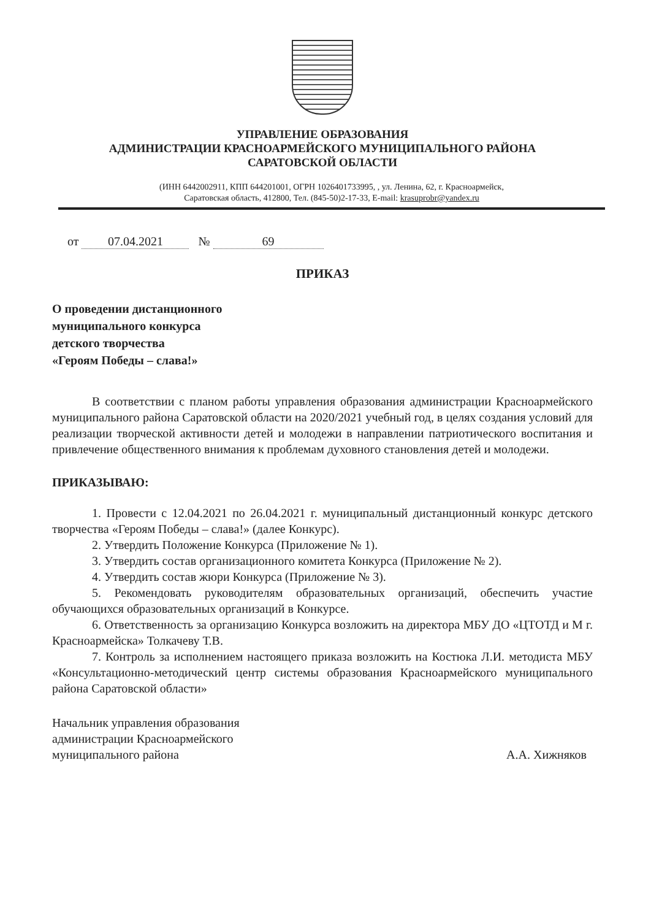УПРАВЛЕНИЕ ОБРАЗОВАНИЯ
АДМИНИСТРАЦИИ КРАСНОАРМЕЙСКОГО МУНИЦИПАЛЬНОГО РАЙОНА
САРАТОВСКОЙ ОБЛАСТИ
(ИНН 6442002911, КПП 644201001, ОГРН 1026401733995, , ул. Ленина, 62, г. Красноармейск,
Саратовская область, 412800, Тел. (845-50)2-17-33, E-mail: krasuprobr@yandex.ru
от 07.04.2021 № 69
ПРИКАЗ
О проведении дистанционного
муниципального конкурса
детского творчества
«Героям Победы – слава!»
В соответствии с планом работы управления образования администрации Красноармейского муниципального района Саратовской области на 2020/2021 учебный год, в целях создания условий для реализации творческой активности детей и молодежи в направлении патриотического воспитания и привлечение общественного внимания к проблемам духовного становления детей и молодежи.
ПРИКАЗЫВАЮ:
1. Провести с 12.04.2021 по 26.04.2021 г. муниципальный дистанционный конкурс детского творчества «Героям Победы – слава!» (далее Конкурс).
2. Утвердить Положение Конкурса (Приложение № 1).
3. Утвердить состав организационного комитета Конкурса (Приложение № 2).
4. Утвердить состав жюри Конкурса (Приложение № 3).
5. Рекомендовать руководителям образовательных организаций, обеспечить участие обучающихся образовательных организаций в Конкурсе.
6. Ответственность за организацию Конкурса возложить на директора МБУ ДО «ЦТОТД и М г. Красноармейска» Толкачеву Т.В.
7. Контроль за исполнением настоящего приказа возложить на Костюка Л.И. методиста МБУ «Консультационно-методический центр системы образования Красноармейского муниципального района Саратовской области»
Начальник управления образования
администрации Красноармейского
муниципального района
А.А. Хижняков